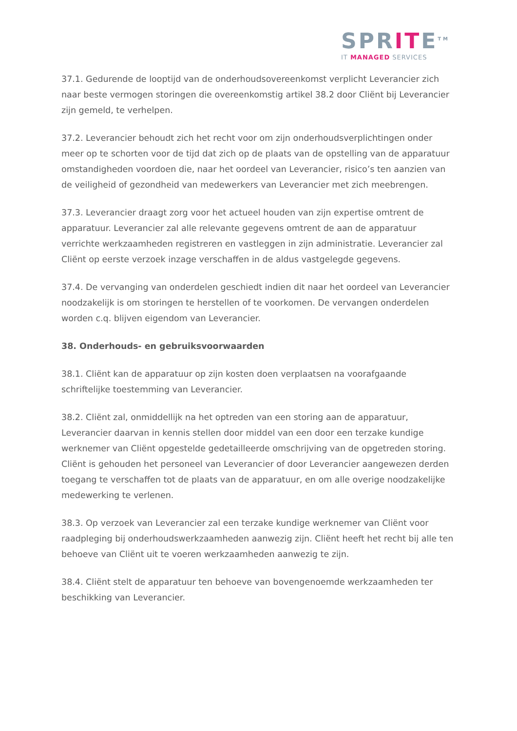SPRITE<sup>TM</sup>
IT MANAGED SERVICES
37.1. Gedurende de looptijd van de onderhoudsovereenkomst verplicht Leverancier zich naar beste vermogen storingen die overeenkomstig artikel 38.2 door Cliënt bij Leverancier zijn gemeld, te verhelpen.
37.2. Leverancier behoudt zich het recht voor om zijn onderhoudsverplichtingen onder meer op te schorten voor de tijd dat zich op de plaats van de opstelling van de apparatuur omstandigheden voordoen die, naar het oordeel van Leverancier, risico’s ten aanzien van de veiligheid of gezondheid van medewerkers van Leverancier met zich meebrengen.
37.3. Leverancier draagt zorg voor het actueel houden van zijn expertise omtrent de apparatuur. Leverancier zal alle relevante gegevens omtrent de aan de apparatuur verrichte werkzaamheden registreren en vastleggen in zijn administratie. Leverancier zal Cliënt op eerste verzoek inzage verschaffen in de aldus vastgelegde gegevens.
37.4. De vervanging van onderdelen geschiedt indien dit naar het oordeel van Leverancier noodzakelijk is om storingen te herstellen of te voorkomen. De vervangen onderdelen worden c.q. blijven eigendom van Leverancier.
38. Onderhouds- en gebruiksvoorwaarden
38.1. Cliënt kan de apparatuur op zijn kosten doen verplaatsen na voorafgaande schriftelijke toestemming van Leverancier.
38.2. Cliënt zal, onmiddellijk na het optreden van een storing aan de apparatuur, Leverancier daarvan in kennis stellen door middel van een door een terzake kundige werknemer van Cliënt opgestelde gedetailleerde omschrijving van de opgetreden storing. Cliënt is gehouden het personeel van Leverancier of door Leverancier aangewezen derden toegang te verschaffen tot de plaats van de apparatuur, en om alle overige noodzakelijke medewerking te verlenen.
38.3. Op verzoek van Leverancier zal een terzake kundige werknemer van Cliënt voor raadpleging bij onderhoudswerkzaamheden aanwezig zijn. Cliënt heeft het recht bij alle ten behoeve van Cliënt uit te voeren werkzaamheden aanwezig te zijn.
38.4. Cliënt stelt de apparatuur ten behoeve van bovengenoemde werkzaamheden ter beschikking van Leverancier.